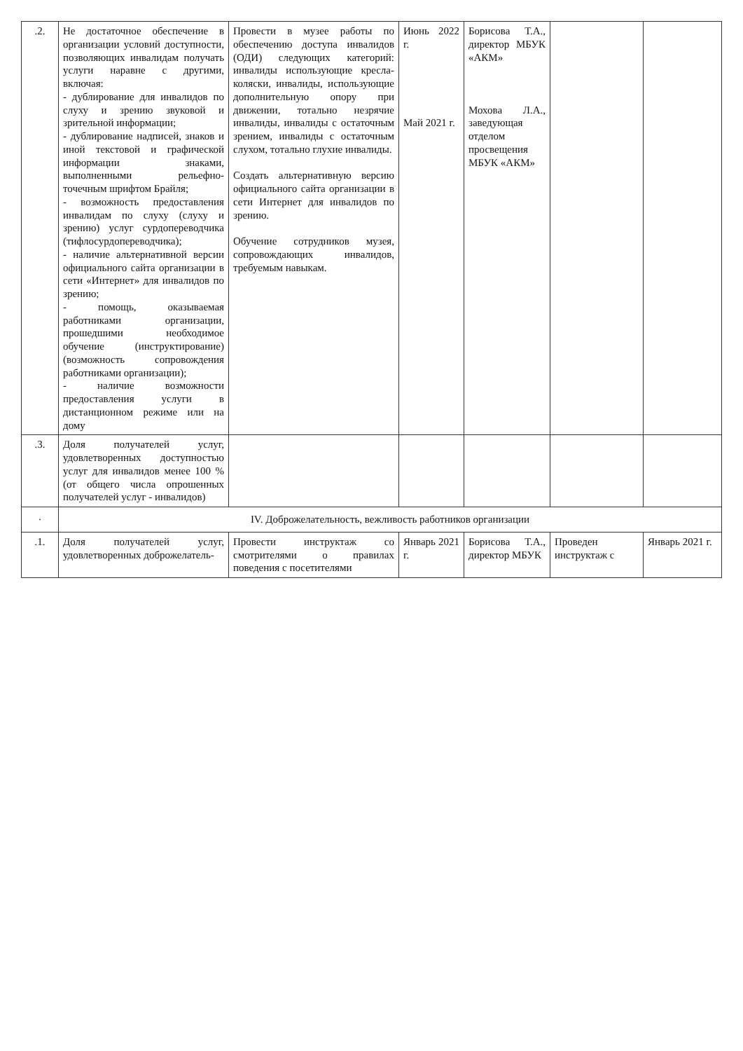| .2. | Не достаточное обеспечение в организации условий доступности, позволяющих инвалидам получать услуги наравне с другими, включая: - дублирование для инвалидов по слуху и зрению звуковой и зрительной информации; - дублирование надписей, знаков и иной текстовой и графической информации знаками, выполненными рельефно-точечным шрифтом Брайля; - возможность предоставления инвалидам по слуху (слуху и зрению) услуг сурдопереводчика (тифлосурдопереводчика); - наличие альтернативной версии официального сайта организации в сети «Интернет» для инвалидов по зрению; - помощь, оказываемая работниками организации, прошедшими необходимое обучение (инструктирование) (возможность сопровождения работниками организации); - наличие возможности предоставления услуги в дистанционном режиме или на дому | Провести в музее работы по обеспечению доступа инвалидов (ОДИ) следующих категорий: инвалиды использующие кресла-коляски, инвалиды, использующие дополнительную опору при движении, тотально незрячие инвалиды, инвалиды с остаточным зрением, инвалиды с остаточным слухом, тотально глухие инвалиды. Создать альтернативную версию официального сайта организации в сети Интернет для инвалидов по зрению. Обучение сотрудников музея, сопровождающих инвалидов, требуемым навыкам. | Июнь 2022 г. Май 2021 г. | Борисова Т.А., директор МБУК «АКМ» Мохова Л.А., заведующая отделом просвещения МБУК «АКМ» | | |
| .3. | Доля получателей услуг, удовлетворенных доступностью услуг для инвалидов менее 100 % (от общего числа опрошенных получателей услуг - инвалидов) | | | | | |
| . | IV. Доброжелательность, вежливость работников организации | | | | | |
| .1. | Доля получателей услуг, удовлетворенных доброжелатель- | Провести инструктаж со смотрителями о правилах поведения с посетителями | Январь 2021 г. | Борисова Т.А., директор МБУК | Проведен инструктаж с | Январь 2021 г. |